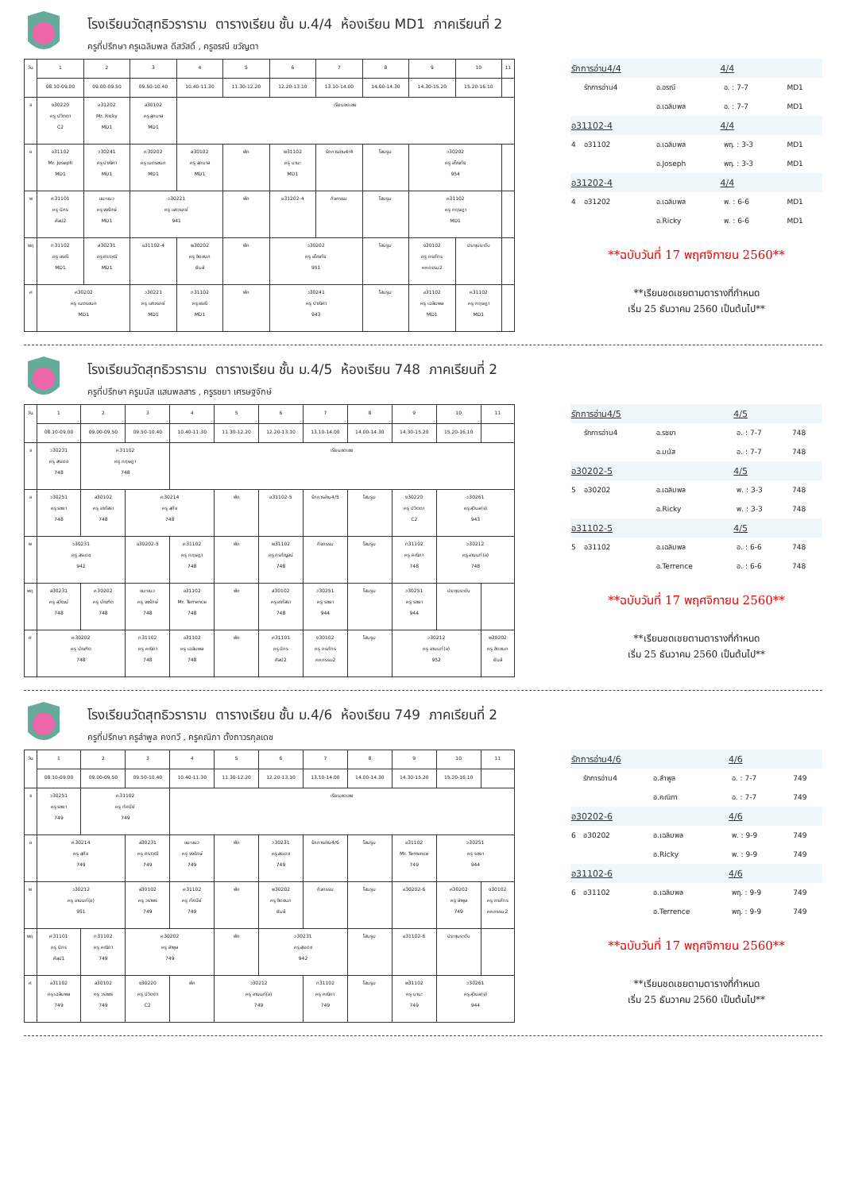โรงเรียนวัดสุทธิวราราม ตารางเรียน ชั้น ม.4/4 ห้องเรียน MD1 ภาคเรียนที่ 2
ครูที่ปรึกษา ครูเฉลิมพล ดีสวัสดิ์ , ครูอรณี ขวัญตา
| วัน | 1 | 2 | 3 | 4 | 5 | 6 | 7 | 8 | 9 | 10 | 11 |
| | 08.10-09.00 | 09.00-09.50 | 09.50-10.40 | 10.40-11.30 | 11.30-12.20 | 12.20-13.10 | 13.10-14.00 | 14.00-14.30 | 14.30-15.20 | 15.20-16.10 | |
| จ | ง30220 ครู ปวิตตา C2 | อ31202 Mr. Ricky MD1 | ส30102 ครู สุภมาส MD1 | เรียนชดเชย | | | | | | | |
| อ | อ31102 Mr. Joseph MD1 | ว30241 ครู ปาณิศา MD1 | ค30202 ครู เนตรชนก MD1 | ส30102 ครู สุภมาส MD1 | พัก | พ31102 ครู มานะ MD1 | รักการอ่าน4/4 | โฮมรูม | ว30202 ครู อโณทัย 954 | | |
| พ | ศ31101 ครู นิกร ศิลป2 | แนะแนว ครู จงรักษ์ MD1 | ว30221 ครู เสาวรภย์ 941 | | พัก | อ31202-4 | กิจกรรม | โฮมรูม | ค31102 ครู กฤษฎา MD1 | | |
| พฤ | ท31102 ครู อรณี MD1 | ส30231 ครู ศราวุฒิ MD1 | อ31102-4 | พ30202 ครู ชิดชนก ยิมส์ | พัก | ว30202 ครู อโณทัย 951 | | โฮมรูม | ง30102 ครู ภรภัทร คหกรรม2 | ประชุมระดับ | |
| ศ | ค30202 ครู เนตรชนก MD1 | | ว30221 ครู เสาวรภย์ MD1 | ท31102 ครู อรณี MD1 | พัก | ว30241 ครู ปาณิศา 943 | | โฮมรูม | อ31102 ครู เฉลิมพล MD1 | ค31102 ครู กฤษฎา MD1 | |
| รักการอ่าน4/4 | | | 4/4 | | |
| | รักการอ่าน4 | อ.อรณี | | อ. : 7-7 | MD1 |
| | | อ.เฉลิมพล | | อ. : 7-7 | MD1 |
| อ31102-4 | | | 4/4 | | |
| 4 | อ31102 | อ.เฉลิมพล | | พฤ. : 3-3 | MD1 |
| | | อ.Joseph | | พฤ. : 3-3 | MD1 |
| อ31202-4 | | | 4/4 | | |
| 4 | อ31202 | อ.เฉลิมพล | | พ. : 6-6 | MD1 |
| | | อ.Ricky | | พ. : 6-6 | MD1 |
**ฉบับวันที่ 17 พฤศจิกายน 2560**
**เรียนชดเชยตามตารางที่กำหนด
เริ่ม 25 ธันวาคม 2560 เป็นต้นไป**
โรงเรียนวัดสุทธิวราราม ตารางเรียน ชั้น ม.4/5 ห้องเรียน 748 ภาคเรียนที่ 2
ครูที่ปรึกษา ครูมนัส แสนพลสาร , ครูรชยา เศรษฐจักษ์
| วัน | 1 | 2 | 3 | 4 | 5 | 6 | 7 | 8 | 9 | 10 | 11 |
| | 08.10-09.00 | 09.00-09.50 | 09.50-10.40 | 10.40-11.30 | 11.30-12.20 | 12.20-13.10 | 13.10-14.00 | 14.00-14.30 | 14.30-15.20 | 15.20-16.10 | |
| จ | ว30231 ครู สุรเดช 748 | ค31102 ครู กฤษฎา 748 | | เรียนชดเชย | | | | | | | |
| อ | ว30251 ครู รชยา 748 | ส30102 ครู อาภัสรา 748 | ค30214 ครู สุกิจ 748 | | พัก | อ31102-5 | รักการอ่าน4/5 | โฮมรูม | ง30220 ครู ปวิตตา C2 | ว30261 ครู สุวิมล(จ) 943 | |
| พ | ว30231 ครู สุรเดช 942 | | อ30202-5 | ค31102 ครู กฤษฎา 748 | พัก | พ31102 ครู กรกัญจน์ 748 | กิจกรรม | โฮมรูม | ท31102 ครู คณิภา 748 | ว30212 ครู อานนท์(อ) 748 | |
| พฤ | ส30231 ครู สุวัฒน์ 748 | ค30202 ครู บัณฑิต 748 | แนะแนว ครู จงรักษ์ 748 | อ31102 Mr. Terrence 748 | พัก | ส30102 ครู อาภัสรา 748 | ว30251 ครู รชยา 944 | โฮมรูม | ว30251 ครู รชยา 944 | ประชุมระดับ | |
| ศ | ค30202 ครู บัณฑิต 748 | | ท31102 ครู คณิภา 748 | อ31102 ครู เฉลิมพล 748 | พัก | ศ31101 ครู นิกร ศิลป2 | ง30102 ครู ภรภัทร คหกรรม2 | โฮมรูม | ว30212 ครู อานนท์(อ) 952 | | พ30202 ครู ชิดชนก ยิมส์ |
| รักการอ่าน4/5 | | | 4/5 | | |
| | รักการอ่าน4 | อ.รชยา | | อ. : 7-7 | 748 |
| | | อ.มนัส | | อ. : 7-7 | 748 |
| อ30202-5 | | | 4/5 | | |
| 5 | อ30202 | อ.เฉลิมพล | | พ. : 3-3 | 748 |
| | | อ.Ricky | | พ. : 3-3 | 748 |
| อ31102-5 | | | 4/5 | | |
| 5 | อ31102 | อ.เฉลิมพล | | อ. : 6-6 | 748 |
| | | อ.Terrence | | อ. : 6-6 | 748 |
**ฉบับวันที่ 17 พฤศจิกายน 2560**
**เรียนชดเชยตามตารางที่กำหนด
เริ่ม 25 ธันวาคม 2560 เป็นต้นไป**
โรงเรียนวัดสุทธิวราราม ตารางเรียน ชั้น ม.4/6 ห้องเรียน 749 ภาคเรียนที่ 2
ครูที่ปรึกษา ครูลำพูล คงทวี , ครูคณิภา ตั้งถาวรกุลเดช
| วัน | 1 | 2 | 3 | 4 | 5 | 6 | 7 | 8 | 9 | 10 | 11 |
| | 08.10-09.00 | 09.00-09.50 | 09.50-10.40 | 10.40-11.30 | 11.30-12.20 | 12.20-13.10 | 13.10-14.00 | 14.00-14.30 | 14.30-15.20 | 15.20-16.10 | |
| จ | ว30251 ครู รชยา 749 | ค31102 ครู ทัศนีย์ 749 | | เรียนชดเชย | | | | | | | |
| อ | ค30214 ครู สุกิจ 749 | | ส30231 ครู ศราวุฒิ 749 | แนะแนว ครู จงรักษ์ 749 | พัก | ว30231 ครู สุรเดช 749 | รักการอ่าน4/6 | โฮมรูม | อ31102 Mr. Terrence 749 | ว30251 ครู รชยา 944 | |
| พ | ว30212 ครู อานนท์(อ) 951 | | ส30102 ครู วราพร 749 | ค31102 ครู ทัศนีย์ 749 | พัก | พ30202 ครู ชิดชนก ยิมส์ | กิจกรรม | โฮมรูม | อ30202-6 | ค30202 ครู ลำพูล 749 | ง30102 ครู ภรภัทร คหกรรม2 |
| พฤ | ศ31101 ครู นิกร ศิลป1 | ท31102 ครู คณิภา 749 | ค30202 ครู ลำพูล 749 | | พัก | ว30231 ครู สุรเดช 942 | | โฮมรูม | อ31102-6 | ประชุมระดับ | |
| ศ | อ31102 ครู เฉลิมพล 749 | ส30102 ครู วราพร 749 | ง30220 ครู ปวิตตา C2 | พัก | ว30212 ครู อานนท์(อ) 749 | | ท31102 ครู คณิภา 749 | โฮมรูม | พ31102 ครู มานะ 749 | ว30261 ครู สุวิมล(จ) 944 | |
| รักการอ่าน4/6 | | | 4/6 | | |
| | รักการอ่าน4 | อ.ลำพูล | | อ. : 7-7 | 749 |
| | | อ.คณิภา | | อ. : 7-7 | 749 |
| อ30202-6 | | | 4/6 | | |
| 6 | อ30202 | อ.เฉลิมพล | | พ. : 9-9 | 749 |
| | | อ.Ricky | | พ. : 9-9 | 749 |
| อ31102-6 | | | 4/6 | | |
| 6 | อ31102 | อ.เฉลิมพล | | พฤ. : 9-9 | 749 |
| | | อ.Terrence | | พฤ. : 9-9 | 749 |
**ฉบับวันที่ 17 พฤศจิกายน 2560**
**เรียนชดเชยตามตารางที่กำหนด
เริ่ม 25 ธันวาคม 2560 เป็นต้นไป**